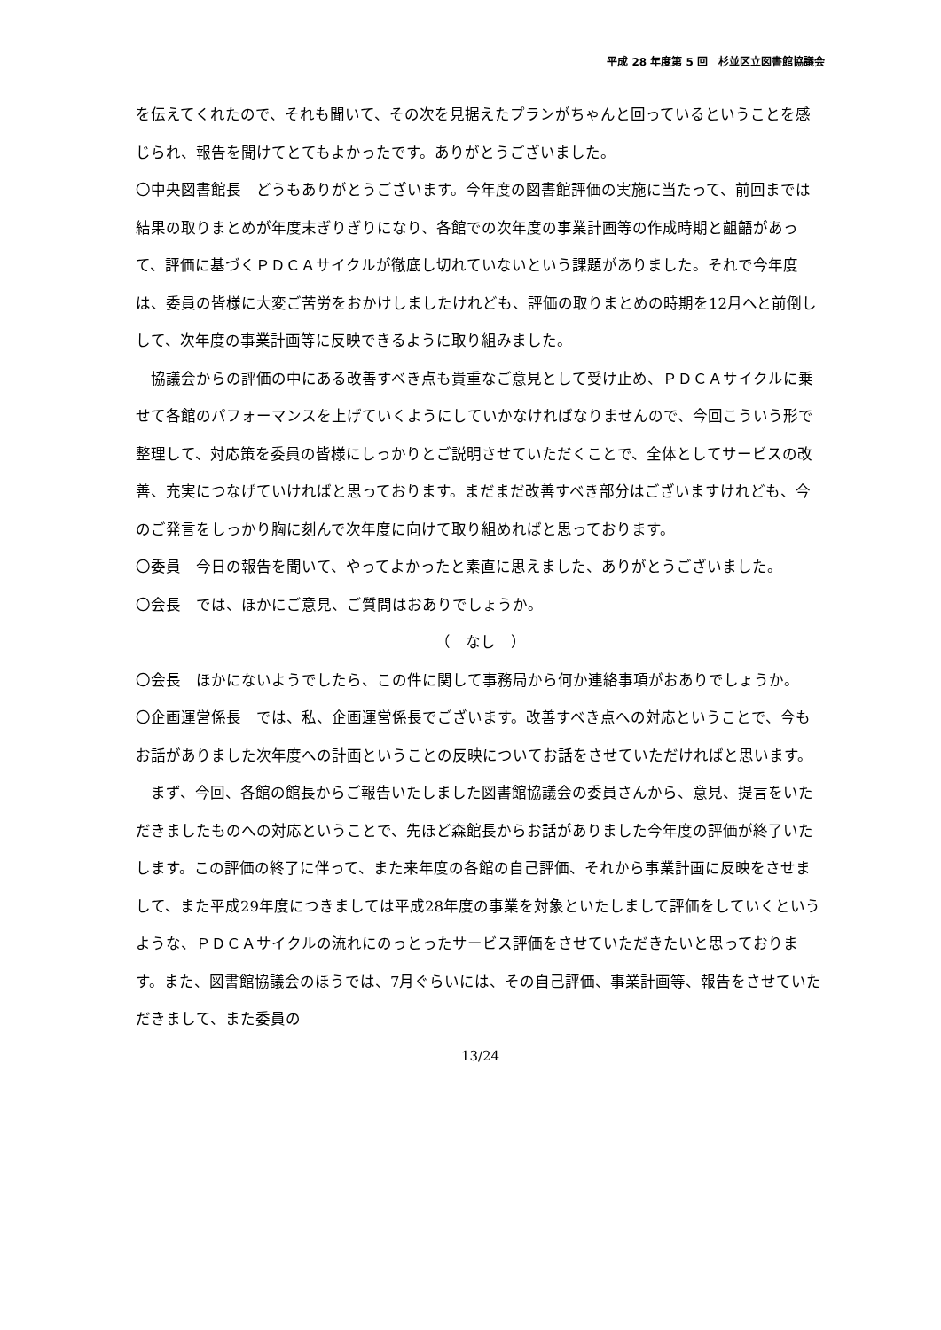平成 28 年度第 5 回　杉並区立図書館協議会
を伝えてくれたので、それも聞いて、その次を見据えたプランがちゃんと回っているということを感じられ、報告を聞けてとてもよかったです。ありがとうございました。
〇中央図書館長　どうもありがとうございます。今年度の図書館評価の実施に当たって、前回までは結果の取りまとめが年度末ぎりぎりになり、各館での次年度の事業計画等の作成時期と齟齬があって、評価に基づくＰＤＣＡサイクルが徹底し切れていないという課題がありました。それで今年度は、委員の皆様に大変ご苦労をおかけしましたけれども、評価の取りまとめの時期を12月へと前倒しして、次年度の事業計画等に反映できるように取り組みました。
　協議会からの評価の中にある改善すべき点も貴重なご意見として受け止め、ＰＤＣＡサイクルに乗せて各館のパフォーマンスを上げていくようにしていかなければなりませんので、今回こういう形で整理して、対応策を委員の皆様にしっかりとご説明させていただくことで、全体としてサービスの改善、充実につなげていければと思っております。まだまだ改善すべき部分はございますけれども、今のご発言をしっかり胸に刻んで次年度に向けて取り組めればと思っております。
〇委員　今日の報告を聞いて、やってよかったと素直に思えました、ありがとうございました。
〇会長　では、ほかにご意見、ご質問はおありでしょうか。
（　なし　）
〇会長　ほかにないようでしたら、この件に関して事務局から何か連絡事項がおありでしょうか。
〇企画運営係長　では、私、企画運営係長でございます。改善すべき点への対応ということで、今もお話がありました次年度への計画ということの反映についてお話をさせていただければと思います。
　まず、今回、各館の館長からご報告いたしました図書館協議会の委員さんから、意見、提言をいただきましたものへの対応ということで、先ほど森館長からお話がありました今年度の評価が終了いたします。この評価の終了に伴って、また来年度の各館の自己評価、それから事業計画に反映をさせまして、また平成29年度につきましては平成28年度の事業を対象といたしまして評価をしていくというような、ＰＤＣＡサイクルの流れにのっとったサービス評価をさせていただきたいと思っております。また、図書館協議会のほうでは、7月ぐらいには、その自己評価、事業計画等、報告をさせていただきまして、また委員の
13/24